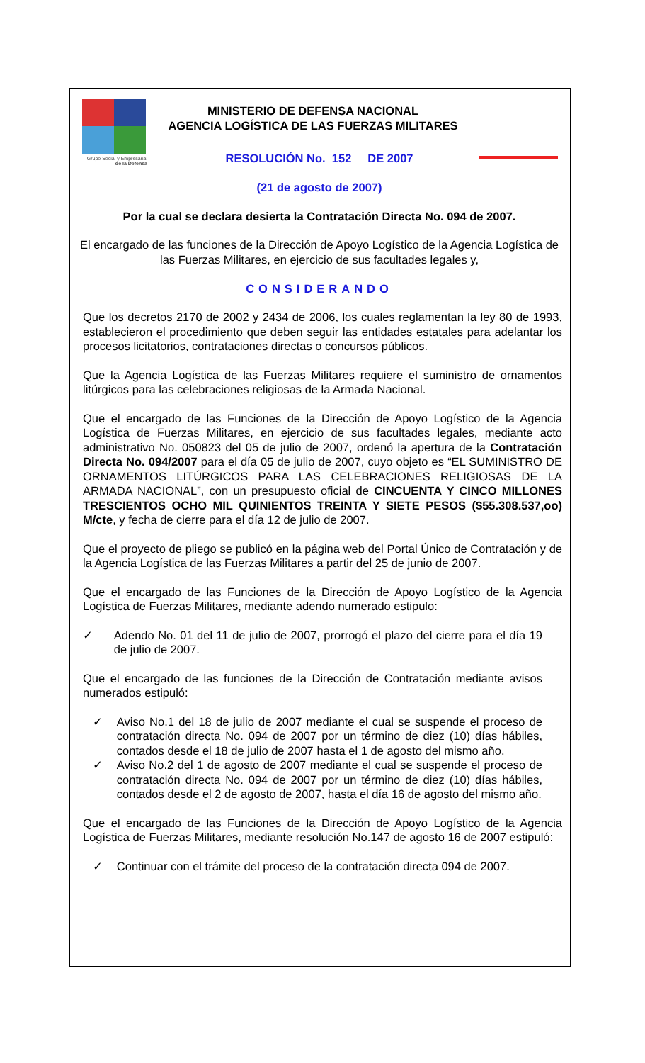Grupo Social y Empresarial
de la Defensa
MINISTERIO DE DEFENSA NACIONAL
AGENCIA LOGÍSTICA DE LAS FUERZAS MILITARES
RESOLUCIÓN No. 152 DE 2007
(21 de agosto de 2007)
Por la cual se declara desierta la Contratación Directa No. 094 de 2007.
El encargado de las funciones de la Dirección de Apoyo Logístico de la Agencia Logística de las Fuerzas Militares, en ejercicio de sus facultades legales y,
CONSIDERANDO
Que los decretos 2170 de 2002 y 2434 de 2006, los cuales reglamentan la ley 80 de 1993, establecieron el procedimiento que deben seguir las entidades estatales para adelantar los procesos licitatorios, contrataciones directas o concursos públicos.
Que la Agencia Logística de las Fuerzas Militares requiere el suministro de ornamentos litúrgicos para las celebraciones religiosas de la Armada Nacional.
Que el encargado de las Funciones de la Dirección de Apoyo Logístico de la Agencia Logística de Fuerzas Militares, en ejercicio de sus facultades legales, mediante acto administrativo No. 050823 del 05 de julio de 2007, ordenó la apertura de la Contratación Directa No. 094/2007 para el día 05 de julio de 2007, cuyo objeto es “EL SUMINISTRO DE ORNAMENTOS LITÚRGICOS PARA LAS CELEBRACIONES RELIGIOSAS DE LA ARMADA NACIONAL”, con un presupuesto oficial de CINCUENTA Y CINCO MILLONES TRESCIENTOS OCHO MIL QUINIENTOS TREINTA Y SIETE PESOS ($55.308.537,oo) M/cte, y fecha de cierre para el día 12 de julio de 2007.
Que el proyecto de pliego se publicó en la página web del Portal Único de Contratación y de la Agencia Logística de las Fuerzas Militares a partir del 25 de junio de 2007.
Que el encargado de las Funciones de la Dirección de Apoyo Logístico de la Agencia Logística de Fuerzas Militares, mediante adendo numerado estipulo:
✓ Adendo No. 01 del 11 de julio de 2007, prorrogó el plazo del cierre para el día 19 de julio de 2007.
Que el encargado de las funciones de la Dirección de Contratación mediante avisos numerados estipuló:
✓ Aviso No.1 del 18 de julio de 2007 mediante el cual se suspende el proceso de contratación directa No. 094 de 2007 por un término de diez (10) días hábiles, contados desde el 18 de julio de 2007 hasta el 1 de agosto del mismo año.
✓ Aviso No.2 del 1 de agosto de 2007 mediante el cual se suspende el proceso de contratación directa No. 094 de 2007 por un término de diez (10) días hábiles, contados desde el 2 de agosto de 2007, hasta el día 16 de agosto del mismo año.
Que el encargado de las Funciones de la Dirección de Apoyo Logístico de la Agencia Logística de Fuerzas Militares, mediante resolución No.147 de agosto 16 de 2007 estipuló:
✓ Continuar con el trámite del proceso de la contratación directa 094 de 2007.